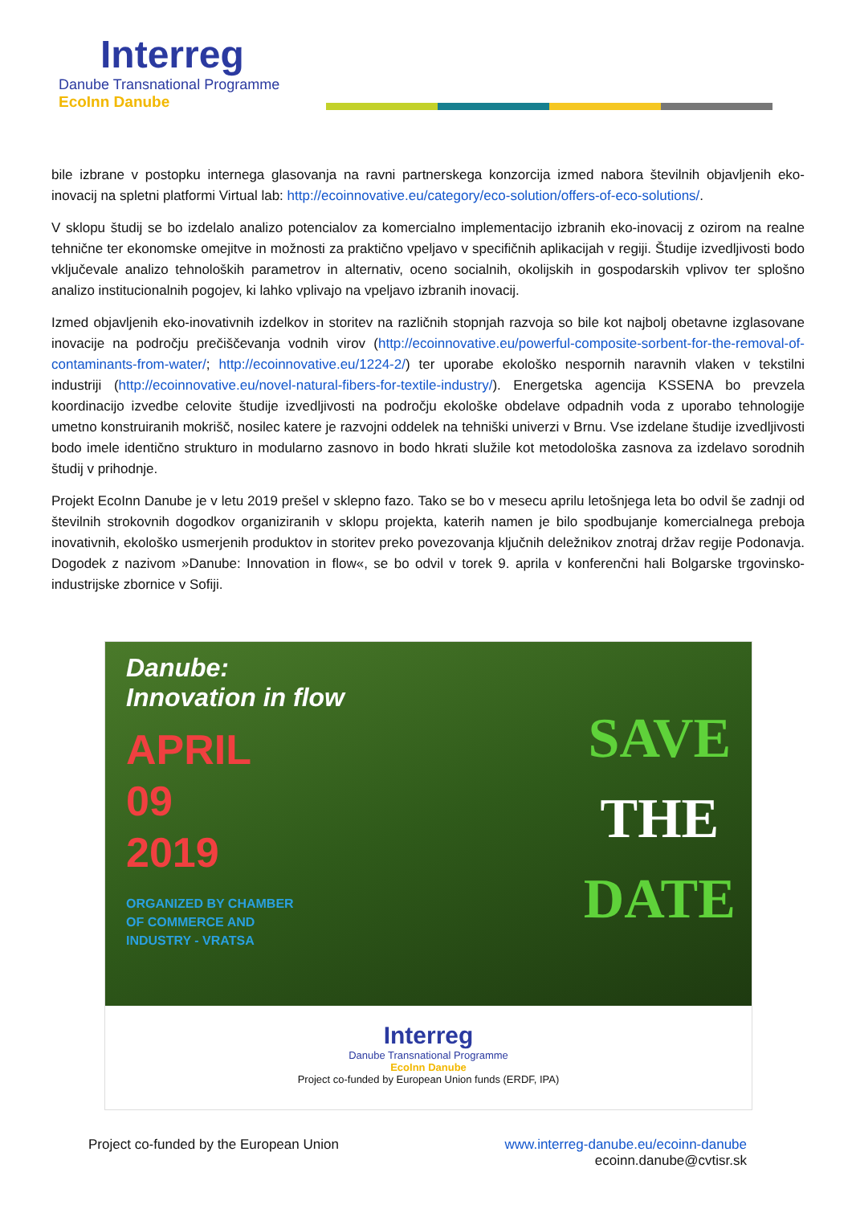Interreg
Danube Transnational Programme
EcoInn Danube
bile izbrane v postopku internega glasovanja na ravni partnerskega konzorcija izmed nabora številnih objavljenih eko-inovacij na spletni platformi Virtual lab: http://ecoinnovative.eu/category/eco-solution/offers-of-eco-solutions/.
V sklopu študij se bo izdelalo analizo potencialov za komercialno implementacijo izbranih eko-inovacij z ozirom na realne tehnične ter ekonomske omejitve in možnosti za praktično vpeljavo v specifičnih aplikacijah v regiji. Študije izvedljivosti bodo vključevale analizo tehnoloških parametrov in alternativ, oceno socialnih, okolijskih in gospodarskih vplivov ter splošno analizo institucionalnih pogojev, ki lahko vplivajo na vpeljavo izbranih inovacij.
Izmed objavljenih eko-inovativnih izdelkov in storitev na različnih stopnjah razvoja so bile kot najbolj obetavne izglasovane inovacije na področju prečiščevanja vodnih virov (http://ecoinnovative.eu/powerful-composite-sorbent-for-the-removal-of-contaminants-from-water/; http://ecoinnovative.eu/1224-2/) ter uporabe ekološko nespornih naravnih vlaken v tekstilni industriji (http://ecoinnovative.eu/novel-natural-fibers-for-textile-industry/). Energetska agencija KSSENA bo prevzela koordinacijo izvedbe celovite študije izvedljivosti na področju ekološke obdelave odpadnih voda z uporabo tehnologije umetno konstruiranih mokrišč, nosilec katere je razvojni oddelek na tehniški univerzi v Brnu. Vse izdelane študije izvedljivosti bodo imele identično strukturo in modularno zasnovo in bodo hkrati služile kot metodološka zasnova za izdelavo sorodnih študij v prihodnje.
Projekt EcoInn Danube je v letu 2019 prešel v sklepno fazo. Tako se bo v mesecu aprilu letošnjega leta bo odvil še zadnji od številnih strokovnih dogodkov organiziranih v sklopu projekta, katerih namen je bilo spodbujanje komercialnega preboja inovativnih, ekološko usmerjenih produktov in storitev preko povezovanja ključnih deležnikov znotraj držav regije Podonavja. Dogodek z nazivom »Danube: Innovation in flow«, se bo odvil v torek 9. aprila v konferenčni hali Bolgarske trgovinsko-industrijske zbornice v Sofiji.
Danube:
Innovation in flow
APRIL
09
2019
ORGANIZED BY CHAMBER
OF COMMERCE AND
INDUSTRY - VRATSA
SAVE
THE
DATE
Interreg
Danube Transnational Programme
EcoInn Danube
Project co-funded by European Union funds (ERDF, IPA)
Project co-funded by the European Union www.interreg-danube.eu/ecoinn-danube
ecoinn.danube@cvtisr.sk